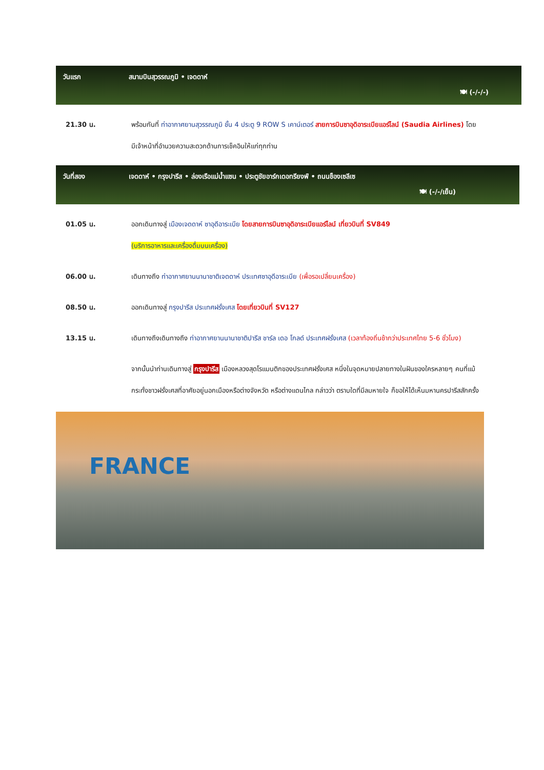วันแรก สนามบินสุวรรณภูมิ • เจดดาห์
🍽 (-/-/-)
21.30 น. พร้อมกันที่ ท่าอากาศยานสุวรรณภูมิ ชั้น 4 ประตู 9 ROW S เคาน์เตอร์ สายการบินซาอุดิอาระเบียแอร์ไลน์ (Saudia Airlines) โดยมีเจ้าหน้าที่อำนวยความสะดวกด้านการเช็คอินให้แก่ทุกท่าน
วันที่สอง เจดดาห์ • กรุงปารีส • ล่องเรือแม่น้ำแซน • ประตูชัยอาร์กเดอทรียงฟ์ • ถนนช็องเซลีเซ
🍽 (-/-/เย็น)
01.05 น. ออกเดินทางสู่ เมืองเจดดาห์ ซาอุดีอาระเบีย โดยสายการบินซาอุดิอาระเบียแอร์ไลน์ เที่ยวบินที่ SV849
(บริการอาหารและเครื่องดื่มบนเครื่อง)
06.00 น. เดินทางถึง ท่าอากาศยานนานาชาติเจดดาห์ ประเทศซาอุดีอาระเบีย (เพื่อรอเปลี่ยนเครื่อง)
08.50 น. ออกเดินทางสู่ กรุงปารีส ประเทศฝรั่งเศส โดยเที่ยวบินที่ SV127
13.15 น. เดินทางถึงเดินทางถึง ท่าอากาศยานนานาชาติปารีส ชาร์ล เดอ โกลด์ ประเทศฝรั่งเศส (เวลาท้องถิ่นช้ากว่าประเทศไทย 5-6 ชั่วโมง)
จากนั้นนำท่านเดินทางสู่ กรุงปารีส เมืองหลวงสุดโรแมนติกของประเทศฝรั่งเศส หนึ่งในจุดหมายปลายทางในฝันของใครหลายๆ คนที่แม้กระทั่งชาวฝรั่งเศสที่อาศัยอยู่นอกเมืองหรือต่างจังหวัด หรือต่างแดนไกล กล่าวว่า ตราบใดที่มีลมหายใจ ก็ขอให้ได้เห็นมหานครปารีสสักครั้ง
FRANCE